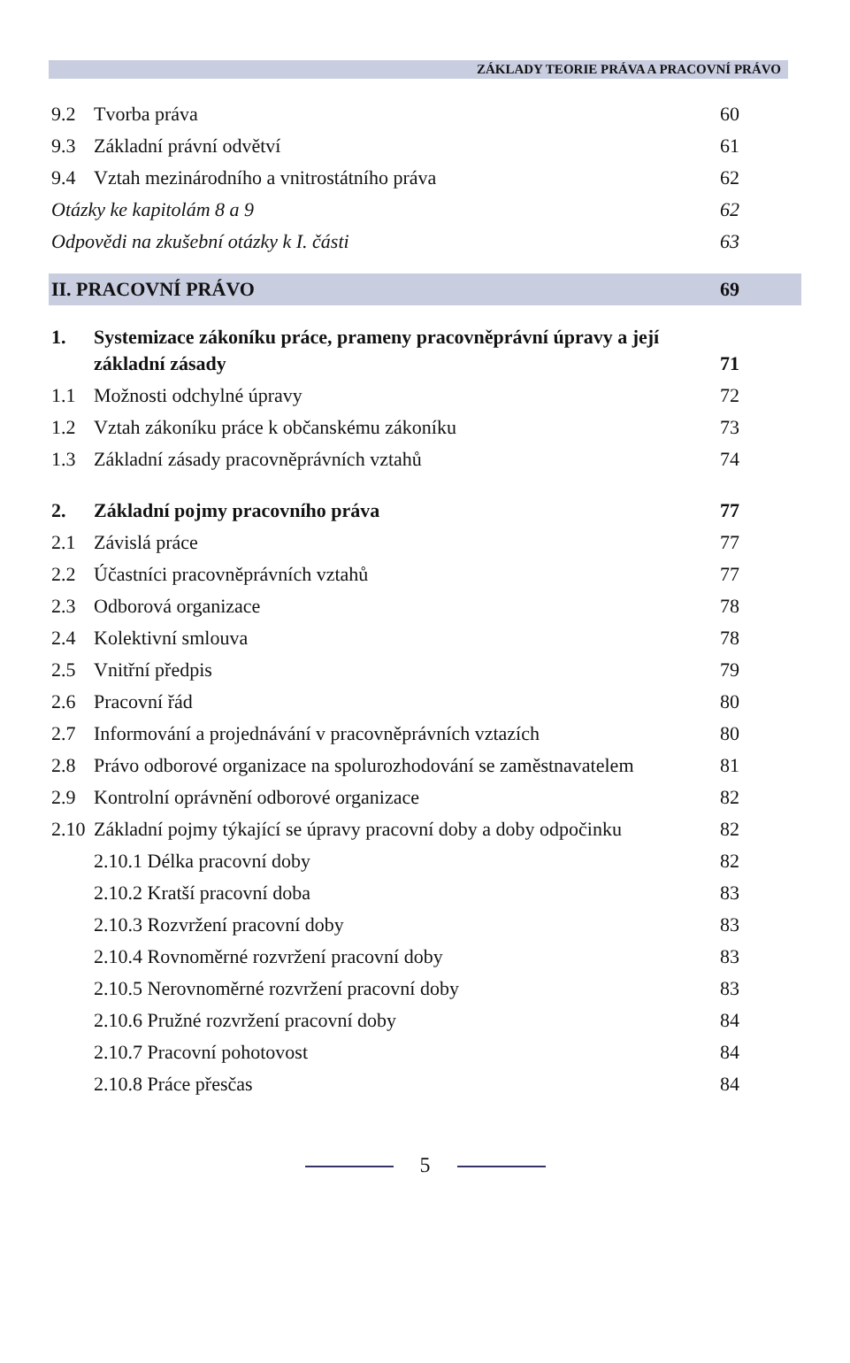ZÁKLADY TEORIE PRÁVA A PRACOVNÍ PRÁVO
9.2 Tvorba práva 60
9.3 Základní právní odvětví 61
9.4 Vztah mezinárodního a vnitrostátního práva 62
Otázky ke kapitolám 8 a 9 62
Odpovědi na zkušební otázky k I. části 63
II. PRACOVNÍ PRÁVO 69
1. Systemizace zákoníku práce, prameny pracovněprávní úpravy a její základní zásady 71
1.1 Možnosti odchylné úpravy 72
1.2 Vztah zákoníku práce k občanskému zákoníku 73
1.3 Základní zásady pracovněprávních vztahů 74
2. Základní pojmy pracovního práva 77
2.1 Závislá práce 77
2.2 Účastníci pracovněprávních vztahů 77
2.3 Odborová organizace 78
2.4 Kolektivní smlouva 78
2.5 Vnitřní předpis 79
2.6 Pracovní řád 80
2.7 Informování a projednávání v pracovněprávních vztazích 80
2.8 Právo odborové organizace na spolurozhodování se zaměstnavatelem 81
2.9 Kontrolní oprávnění odborové organizace 82
2.10 Základní pojmy týkající se úpravy pracovní doby a doby odpočinku 82
2.10.1 Délka pracovní doby 82
2.10.2 Kratší pracovní doba 83
2.10.3 Rozvržení pracovní doby 83
2.10.4 Rovnoměrné rozvržení pracovní doby 83
2.10.5 Nerovnoměrné rozvržení pracovní doby 83
2.10.6 Pružné rozvržení pracovní doby 84
2.10.7 Pracovní pohotovost 84
2.10.8 Práce přesčas 84
5